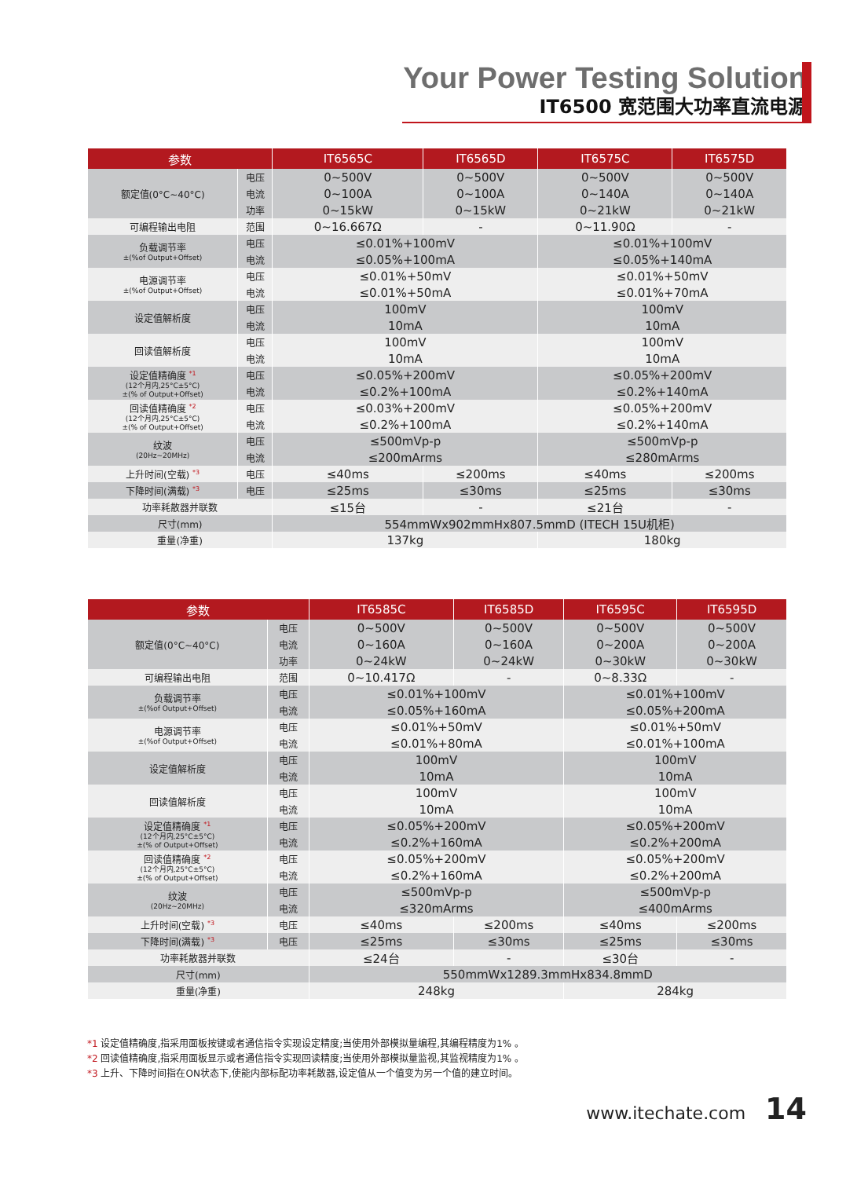Your Power Testing Solution
IT6500 宽范围大功率直流电源
| 参数 | | IT6565C | IT6565D | IT6575C | IT6575D |
| --- | --- | --- | --- | --- | --- |
| 额定值(0°C~40°C) | 电压 | 0~500V | 0~500V | 0~500V | 0~500V |
| | 电流 | 0~100A | 0~100A | 0~140A | 0~140A |
| | 功率 | 0~15kW | 0~15kW | 0~21kW | 0~21kW |
| 可编程输出电阻 | 范围 | 0~16.667Ω | - | 0~11.90Ω | - |
| 负载调节率 ±(%of Output+Offset) | 电压 | ≤0.01%+100mV | | ≤0.01%+100mV | |
| | 电流 | ≤0.05%+100mA | | ≤0.05%+140mA | |
| 电源调节率 ±(%of Output+Offset) | 电压 | ≤0.01%+50mV | | ≤0.01%+50mV | |
| | 电流 | ≤0.01%+50mA | | ≤0.01%+70mA | |
| 设定值解析度 | 电压 | 100mV | | 100mV | |
| | 电流 | 10mA | | 10mA | |
| 回读值解析度 | 电压 | 100mV | | 100mV | |
| | 电流 | 10mA | | 10mA | |
| 设定值精确度 <sup>*1</sup> (12个月内,25°C±5°C) ±(% of Output+Offset) | 电压 | ≤0.05%+200mV | | ≤0.05%+200mV | |
| | 电流 | ≤0.2%+100mA | | ≤0.2%+140mA | |
| 回读值精确度 <sup>*2</sup> (12个月内,25°C±5°C) ±(% of Output+Offset) | 电压 | ≤0.03%+200mV | | ≤0.05%+200mV | |
| | 电流 | ≤0.2%+100mA | | ≤0.2%+140mA | |
| 纹波 (20Hz~20MHz) | 电压 | ≤500mVp-p | | ≤500mVp-p | |
| | 电流 | ≤200mArms | | ≤280mArms | |
| 上升时间(空载) <sup>*3</sup> | 电压 | ≤40ms | ≤200ms | ≤40ms | ≤200ms |
| 下降时间(满载) <sup>*3</sup> | 电压 | ≤25ms | ≤30ms | ≤25ms | ≤30ms |
| 功率耗散器并联数 | | ≤15台 | - | ≤21台 | - |
| 尺寸(mm) | | 554mmWx902mmHx807.5mmD (ITECH 15U机柜) | | | |
| 重量(净重) | | 137kg | | 180kg | |
| 参数 | | IT6585C | IT6585D | IT6595C | IT6595D |
| --- | --- | --- | --- | --- | --- |
| 额定值(0°C~40°C) | 电压 | 0~500V | 0~500V | 0~500V | 0~500V |
| | 电流 | 0~160A | 0~160A | 0~200A | 0~200A |
| | 功率 | 0~24kW | 0~24kW | 0~30kW | 0~30kW |
| 可编程输出电阻 | 范围 | 0~10.417Ω | - | 0~8.33Ω | - |
| 负载调节率 ±(%of Output+Offset) | 电压 | ≤0.01%+100mV | | ≤0.01%+100mV | |
| | 电流 | ≤0.05%+160mA | | ≤0.05%+200mA | |
| 电源调节率 ±(%of Output+Offset) | 电压 | ≤0.01%+50mV | | ≤0.01%+50mV | |
| | 电流 | ≤0.01%+80mA | | ≤0.01%+100mA | |
| 设定值解析度 | 电压 | 100mV | | 100mV | |
| | 电流 | 10mA | | 10mA | |
| 回读值解析度 | 电压 | 100mV | | 100mV | |
| | 电流 | 10mA | | 10mA | |
| 设定值精确度 <sup>*1</sup> (12个月内,25°C±5°C) ±(% of Output+Offset) | 电压 | ≤0.05%+200mV | | ≤0.05%+200mV | |
| | 电流 | ≤0.2%+160mA | | ≤0.2%+200mA | |
| 回读值精确度 <sup>*2</sup> (12个月内,25°C±5°C) ±(% of Output+Offset) | 电压 | ≤0.05%+200mV | | ≤0.05%+200mV | |
| | 电流 | ≤0.2%+160mA | | ≤0.2%+200mA | |
| 纹波 (20Hz~20MHz) | 电压 | ≤500mVp-p | | ≤500mVp-p | |
| | 电流 | ≤320mArms | | ≤400mArms | |
| 上升时间(空载) <sup>*3</sup> | 电压 | ≤40ms | ≤200ms | ≤40ms | ≤200ms |
| 下降时间(满载) <sup>*3</sup> | 电压 | ≤25ms | ≤30ms | ≤25ms | ≤30ms |
| 功率耗散器并联数 | | ≤24台 | - | ≤30台 | - |
| 尺寸(mm) | | 550mmWx1289.3mmHx834.8mmD | | | |
| 重量(净重) | | 248kg | | 284kg | |
*1 设定值精确度,指采用面板按键或者通信指令实现设定精度;当使用外部模拟量编程,其编程精度为1% 。
*2 回读值精确度,指采用面板显示或者通信指令实现回读精度;当使用外部模拟量监视,其监视精度为1% 。
*3 上升、下降时间指在ON状态下,使能内部标配功率耗散器,设定值从一个值变为另一个值的建立时间。
www.itechate.com 14